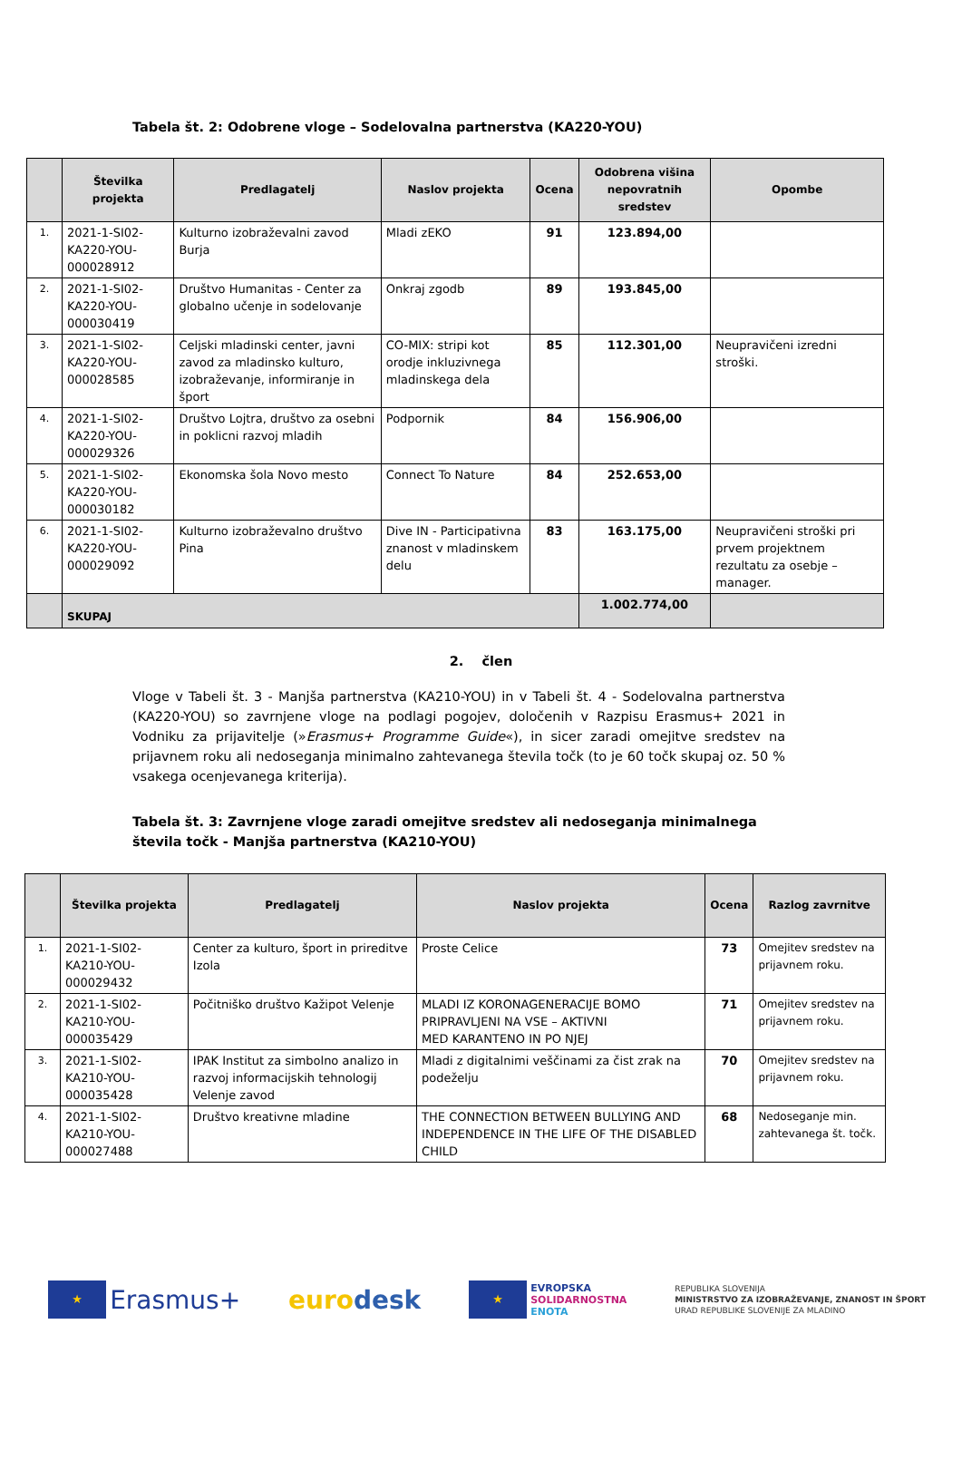Tabela št. 2: Odobrene vloge – Sodelovalna partnerstva (KA220-YOU)
| | Številka projekta | Predlagatelj | Naslov projekta | Ocena | Odobrena višina nepovratnih sredstev | Opombe |
| --- | --- | --- | --- | --- | --- | --- |
| 1. | 2021-1-SI02-KA220-YOU-000028912 | Kulturno izobraževalni zavod Burja | Mladi zEKO | 91 | 123.894,00 | |
| 2. | 2021-1-SI02-KA220-YOU-000030419 | Društvo Humanitas - Center za globalno učenje in sodelovanje | Onkraj zgodb | 89 | 193.845,00 | |
| 3. | 2021-1-SI02-KA220-YOU-000028585 | Celjski mladinski center, javni zavod za mladinsko kulturo, izobraževanje, informiranje in šport | CO-MIX: stripi kot orodje inkluzivnega mladinskega dela | 85 | 112.301,00 | Neupravičeni izredni stroški. |
| 4. | 2021-1-SI02-KA220-YOU-000029326 | Društvo Lojtra, društvo za osebni in poklicni razvoj mladih | Podpornik | 84 | 156.906,00 | |
| 5. | 2021-1-SI02-KA220-YOU-000030182 | Ekonomska šola Novo mesto | Connect To Nature | 84 | 252.653,00 | |
| 6. | 2021-1-SI02-KA220-YOU-000029092 | Kulturno izobraževalno društvo Pina | Dive IN - Participativna znanost v mladinskem delu | 83 | 163.175,00 | Neupravičeni stroški pri prvem projektnem rezultatu za osebje – manager. |
| | SKUPAJ | | | | 1.002.774,00 | |
2. člen
Vloge v Tabeli št. 3 - Manjša partnerstva (KA210-YOU) in v Tabeli št. 4 - Sodelovalna partnerstva (KA220-YOU) so zavrnjene vloge na podlagi pogojev, določenih v Razpisu Erasmus+ 2021 in Vodniku za prijavitelje (»Erasmus+ Programme Guide«), in sicer zaradi omejitve sredstev na prijavnem roku ali nedoseganja minimalno zahtevanega števila točk (to je 60 točk skupaj oz. 50 % vsakega ocenjevanega kriterija).
Tabela št. 3: Zavrnjene vloge zaradi omejitve sredstev ali nedoseganja minimalnega števila točk - Manjša partnerstva (KA210-YOU)
| | Številka projekta | Predlagatelj | Naslov projekta | Ocena | Razlog zavrnitve |
| --- | --- | --- | --- | --- | --- |
| 1. | 2021-1-SI02-KA210-YOU-000029432 | Center za kulturo, šport in prireditve Izola | Proste Celice | 73 | Omejitev sredstev na prijavnem roku. |
| 2. | 2021-1-SI02-KA210-YOU-000035429 | Počitniško društvo Kažipot Velenje | MLADI IZ KORONAGENERACIJE BOMO PRIPRAVLJENI NA VSE – AKTIVNI MED KARANTENO IN PO NJEJ | 71 | Omejitev sredstev na prijavnem roku. |
| 3. | 2021-1-SI02-KA210-YOU-000035428 | IPAK Institut za simbolno analizo in razvoj informacijskih tehnologij Velenje zavod | Mladi z digitalnimi veščinami za čist zrak na podeželju | 70 | Omejitev sredstev na prijavnem roku. |
| 4. | 2021-1-SI02-KA210-YOU-000027488 | Društvo kreativne mladine | THE CONNECTION BETWEEN BULLYING AND INDEPENDENCE IN THE LIFE OF THE DISABLED CHILD | 68 | Nedoseganje min. zahtevanega št. točk. |
★ Erasmus+ euro desk
★ EVROPSKA
SOLIDARNOSTNA
ENOTA
REPUBLIKA SLOVENIJA
MINISTRSTVO ZA IZOBRAŽEVANJE, ZNANOST IN ŠPORT
URAD REPUBLIKE SLOVENIJE ZA MLADINO